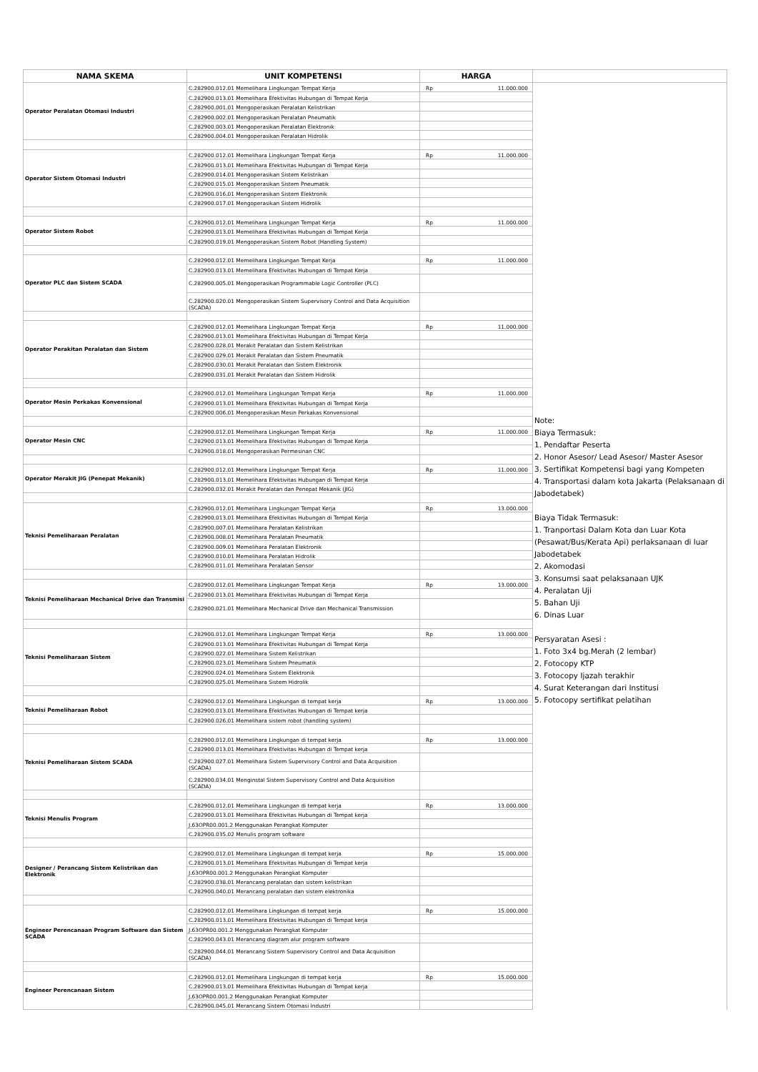| NAMA SKEMA | UNIT KOMPETENSI | HARGA | |
| --- | --- | --- | --- |
| Operator Peralatan Otomasi Industri | C.282900.012.01 Memelihara Lingkungan Tempat Kerja | Rp 11.000.000 | Note: Biaya Termasuk: 1. Pendaftar Peserta 2. Honor Asesor/ Lead Asesor/ Master Asesor 3. Sertifikat Kompetensi bagi yang Kompeten 4. Transportasi dalam kota Jakarta (Pelaksanaan di Jabodetabek) Biaya Tidak Termasuk: 1. Tranportasi Dalam Kota dan Luar Kota (Pesawat/Bus/Kerata Api) perlaksanaan di luar Jabodetabek 2. Akomodasi 3. Konsumsi saat pelaksanaan UJK 4. Peralatan Uji 5. Bahan Uji 6. Dinas Luar Persyaratan Asesi : 1. Foto 3x4 bg.Merah (2 lembar) 2. Fotocopy KTP 3. Fotocopy Ijazah terakhir 4. Surat Keterangan dari Institusi 5. Fotocopy sertifikat pelatihan |
| | C.282900.013.01 Memelihara Efektivitas Hubungan di Tempat Kerja | | |
| | C.282900.001.01 Mengoperasikan Peralatan Kelistrikan | | |
| | C.282900.002.01 Mengoperasikan Peralatan Pneumatik | | |
| | C.282900.003.01 Mengoperasikan Peralatan Elektronik | | |
| | C.282900.004.01 Mengoperasikan Peralatan Hidrolik | | |
| Operator Sistem Otomasi Industri | C.282900.012.01 Memelihara Lingkungan Tempat Kerja | Rp 11.000.000 | |
| | C.282900.013.01 Memelihara Efektivitas Hubungan di Tempat Kerja | | |
| | C.282900.014.01 Mengoperasikan Sistem Kelistrikan | | |
| | C.282900.015.01 Mengoperasikan Sistem Pneumatik | | |
| | C.282900.016.01 Mengoperasikan Sistem Elektronik | | |
| | C.282900.017.01 Mengoperasikan Sistem Hidrolik | | |
| Operator Sistem Robot | C.282900.012.01 Memelihara Lingkungan Tempat Kerja | Rp 11.000.000 | |
| | C.282900.013.01 Memelihara Efektivitas Hubungan di Tempat Kerja | | |
| | C.282900.019.01 Mengoperasikan Sistem Robot (Handling System) | | |
| Operator PLC dan Sistem SCADA | C.282900.012.01 Memelihara Lingkungan Tempat Kerja | Rp 11.000.000 | |
| | C.282900.013.01 Memelihara Efektivitas Hubungan di Tempat Kerja | | |
| | C.282900.005.01 Mengoperasikan Programmable Logic Controller (PLC) | | |
| | C.282900.020.01 Mengoperasikan Sistem Supervisory Control and Data Acquisition (SCADA) | | |
| Operator Perakitan Peralatan dan Sistem | C.282900.012.01 Memelihara Lingkungan Tempat Kerja | Rp 11.000.000 | |
| | C.282900.013.01 Memelihara Efektivitas Hubungan di Tempat Kerja | | |
| | C.282900.028.01 Merakit Peralatan dan Sistem Kelistrikan | | |
| | C.282900.029.01 Merakit Peralatan dan Sistem Pneumatik | | |
| | C.282900.030.01 Merakit Peralatan dan Sistem Elektronik | | |
| | C.282900.031.01 Merakit Peralatan dan Sistem Hidrolik | | |
| Operator Mesin Perkakas Konvensional | C.282900.012.01 Memelihara Lingkungan Tempat Kerja | Rp 11.000.000 | |
| | C.282900.013.01 Memelihara Efektivitas Hubungan di Tempat Kerja | | |
| | C.282900.006.01 Mengoperasikan Mesin Perkakas Konvensional | | |
| Operator Mesin CNC | C.282900.012.01 Memelihara Lingkungan Tempat Kerja | Rp 11.000.000 | |
| | C.282900.013.01 Memelihara Efektivitas Hubungan di Tempat Kerja | | |
| | C.282900.018.01 Mengoperasikan Permesinan CNC | | |
| Operator Merakit JIG (Penepat Mekanik) | C.282900.012.01 Memelihara Lingkungan Tempat Kerja | Rp 11.000.000 | |
| | C.282900.013.01 Memelihara Efektivitas Hubungan di Tempat Kerja | | |
| | C.282900.032.01 Merakit Peralatan dan Penepat Mekanik (JIG) | | |
| Teknisi Pemeliharaan Peralatan | C.282900.012.01 Memelihara Lingkungan Tempat Kerja | Rp 13.000.000 | |
| | C.282900.013.01 Memelihara Efektivitas Hubungan di Tempat Kerja | | |
| | C.282900.007.01 Memelihara Peralatan Kelistrikan | | |
| | C.282900.008.01 Memelihara Peralatan Pneumatik | | |
| | C.282900.009.01 Memelihara Peralatan Elektronik | | |
| | C.282900.010.01 Memelihara Peralatan Hidrolik | | |
| | C.282900.011.01 Memelihara Peralatan Sensor | | |
| Teknisi Pemeliharaan Mechanical Drive dan Transmisi | C.282900.012.01 Memelihara Lingkungan Tempat Kerja | Rp 13.000.000 | |
| | C.282900.013.01 Memelihara Efektivitas Hubungan di Tempat Kerja | | |
| | C.282900.021.01 Memelihara Mechanical Drive dan Mechanical Transmission | | |
| Teknisi Pemeliharaan Sistem | C.282900.012.01 Memelihara Lingkungan Tempat Kerja | Rp 13.000.000 | |
| | C.282900.013.01 Memelihara Efektivitas Hubungan di Tempat Kerja | | |
| | C.282900.022.01 Memelihara Sistem Kelistrikan | | |
| | C.282900.023.01 Memelihara Sistem Pneumatik | | |
| | C.282900.024.01 Memelihara Sistem Elektronik | | |
| | C.282900.025.01 Memelihara Sistem Hidrolik | | |
| Teknisi Pemeliharaan Robot | C.282900.012.01 Memelihara Lingkungan di tempat kerja | Rp 13.000.000 | |
| | C.282900.013.01 Memelihara Efektivitas Hubungan di Tempat kerja | | |
| | C.282900.026.01 Memelihara sistem robot (handling system) | | |
| Teknisi Pemeliharaan Sistem SCADA | C.282900.012.01 Memelihara Lingkungan di tempat kerja | Rp 13.000.000 | |
| | C.282900.013.01 Memelihara Efektivitas Hubungan di Tempat kerja | | |
| | C.282900.027.01 Memelihara Sistem Supervisory Control and Data Acquisition (SCADA) | | |
| | C.282900.034.01 Menginstal Sistem Supervisory Control and Data Acquisition (SCADA) | | |
| Teknisi Menulis Program | C.282900.012.01 Memelihara Lingkungan di tempat kerja | Rp 13.000.000 | |
| | C.282900.013.01 Memelihara Efektivitas Hubungan di Tempat kerja | | |
| | J.63OPR00.001.2 Menggunakan Perangkat Komputer | | |
| | C.282900.035.02 Menulis program software | | |
| Designer / Perancang Sistem Kelistrikan dan Elektronik | C.282900.012.01 Memelihara Lingkungan di tempat kerja | Rp 15.000.000 | |
| | C.282900.013.01 Memelihara Efektivitas Hubungan di Tempat kerja | | |
| | J.63OPR00.001.2 Menggunakan Perangkat Komputer | | |
| | C.282900.038.01 Merancang peralatan dan sistem kelistrikan | | |
| | C.282900.040.01 Merancang peralatan dan sistem elektronika | | |
| Engineer Perencanaan Program Software dan Sistem SCADA | C.282900.012.01 Memelihara Lingkungan di tempat kerja | Rp 15.000.000 | |
| | C.282900.013.01 Memelihara Efektivitas Hubungan di Tempat kerja | | |
| | J.63OPR00.001.2 Menggunakan Perangkat Komputer | | |
| | C.282900.043.01 Merancang diagram alur program software | | |
| | C.282900.044.01 Merancang Sistem Supervisory Control and Data Acquisition (SCADA) | | |
| Engineer Perencanaan Sistem | C.282900.012.01 Memelihara Lingkungan di tempat kerja | Rp 15.000.000 | |
| | C.282900.013.01 Memelihara Efektivitas Hubungan di Tempat kerja | | |
| | J.63OPR00.001.2 Menggunakan Perangkat Komputer | | |
| | C.282900.045.01 Merancang Sistem Otomasi Industri | | |